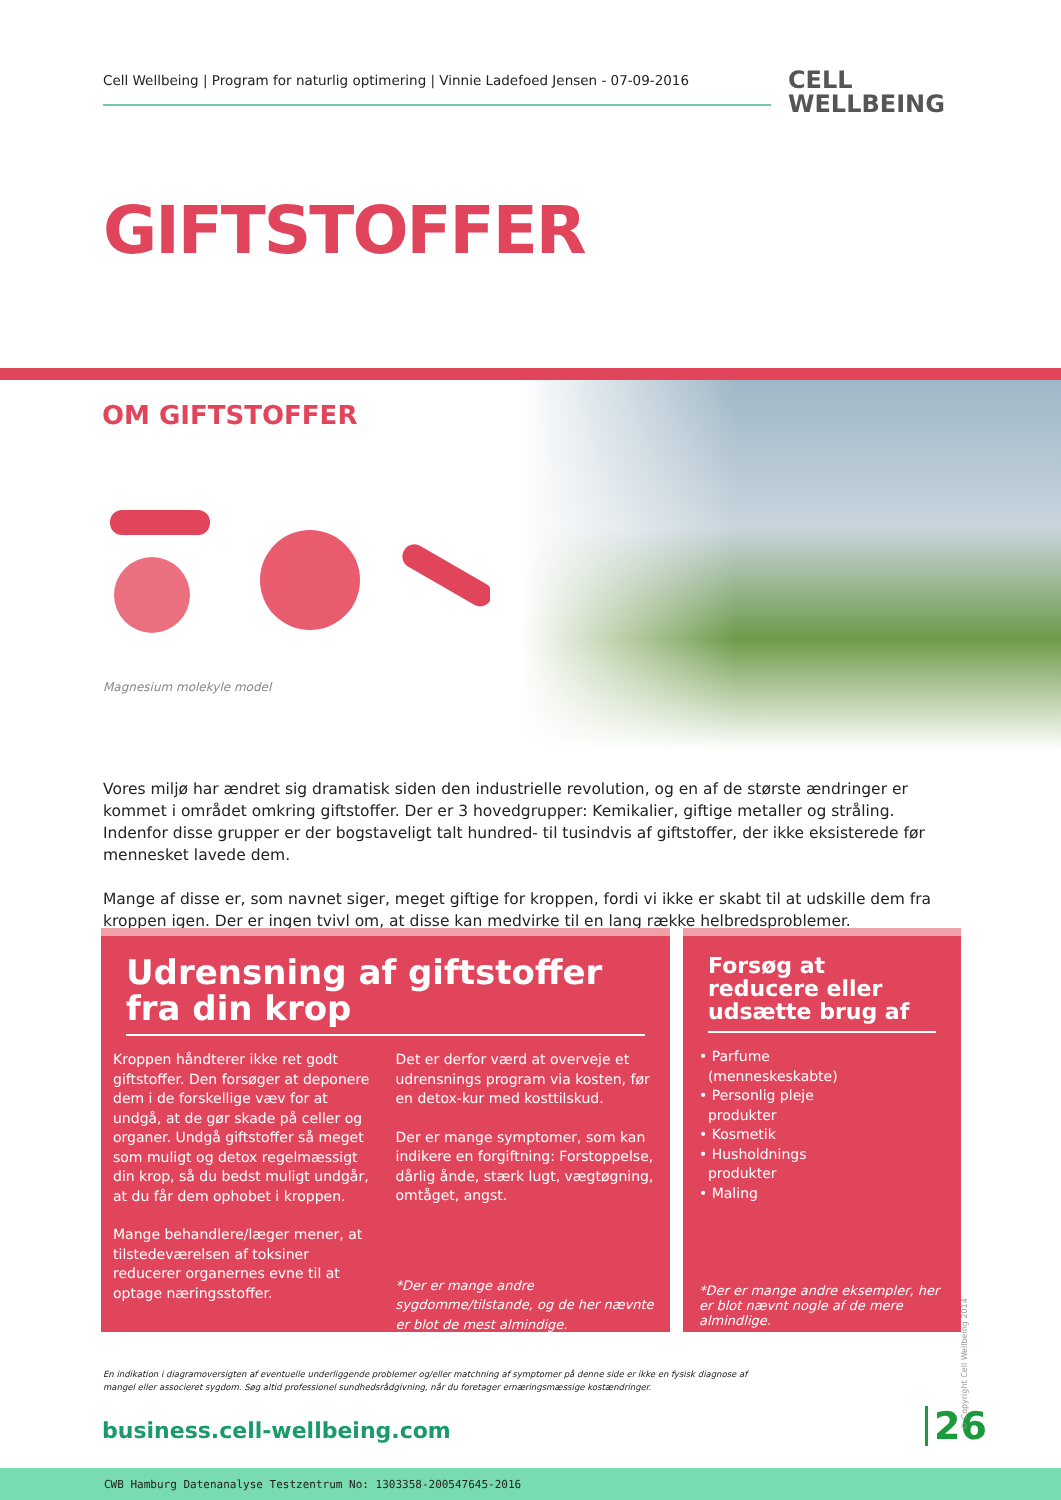Cell Wellbeing | Program for naturlig optimering | Vinnie Ladefoed Jensen - 07-09-2016
CELL
WELLBEING
GIFTSTOFFER
OM GIFTSTOFFER
Magnesium molekyle model
Vores miljø har ændret sig dramatisk siden den industrielle revolution, og en af de største ændringer er kommet i området omkring giftstoffer. Der er 3 hovedgrupper: Kemikalier, giftige metaller og stråling. Indenfor disse grupper er der bogstaveligt talt hundred- til tusindvis af giftstoffer, der ikke eksisterede før mennesket lavede dem.
Mange af disse er, som navnet siger, meget giftige for kroppen, fordi vi ikke er skabt til at udskille dem fra kroppen igen. Der er ingen tvivl om, at disse kan medvirke til en lang række helbredsproblemer.
Udrensning af giftstoffer fra din krop
Kroppen håndterer ikke ret godt giftstoffer. Den forsøger at deponere dem i de forskellige væv for at undgå, at de gør skade på celler og organer. Undgå giftstoffer så meget som muligt og detox regelmæssigt din krop, så du bedst muligt undgår, at du får dem ophobet i kroppen.
Mange behandlere/læger mener, at tilstedeværelsen af toksiner reducerer organernes evne til at optage næringsstoffer.
Det er derfor værd at overveje et udrensnings program via kosten, før en detox-kur med kosttilskud.
Der er mange symptomer, som kan indikere en forgiftning: Forstoppelse, dårlig ånde, stærk lugt, vægtøgning, omtåget, angst.
*Der er mange andre sygdomme/tilstande, og de her nævnte er blot de mest almindige.
Forsøg at reducere eller udsætte brug af
• Parfume
(menneskeskabte)
• Personlig pleje
produkter
• Kosmetik
• Husholdnings
produkter
• Maling
*Der er mange andre eksempler, her er blot nævnt nogle af de mere almindlige.
En indikation i diagramoversigten af eventuelle underliggende problemer og/eller matchning af symptomer på denne side er ikke en fysisk diagnose af mangel eller associeret sygdom. Søg altid professionel sundhedsrådgivning, når du foretager ernæringsmæssige kostændringer.
business.cell-wellbeing.com 26 © Copyright Cell Wellbeing 2014
CWB Hamburg Datenanalyse Testzentrum No: 1303358-200547645-2016